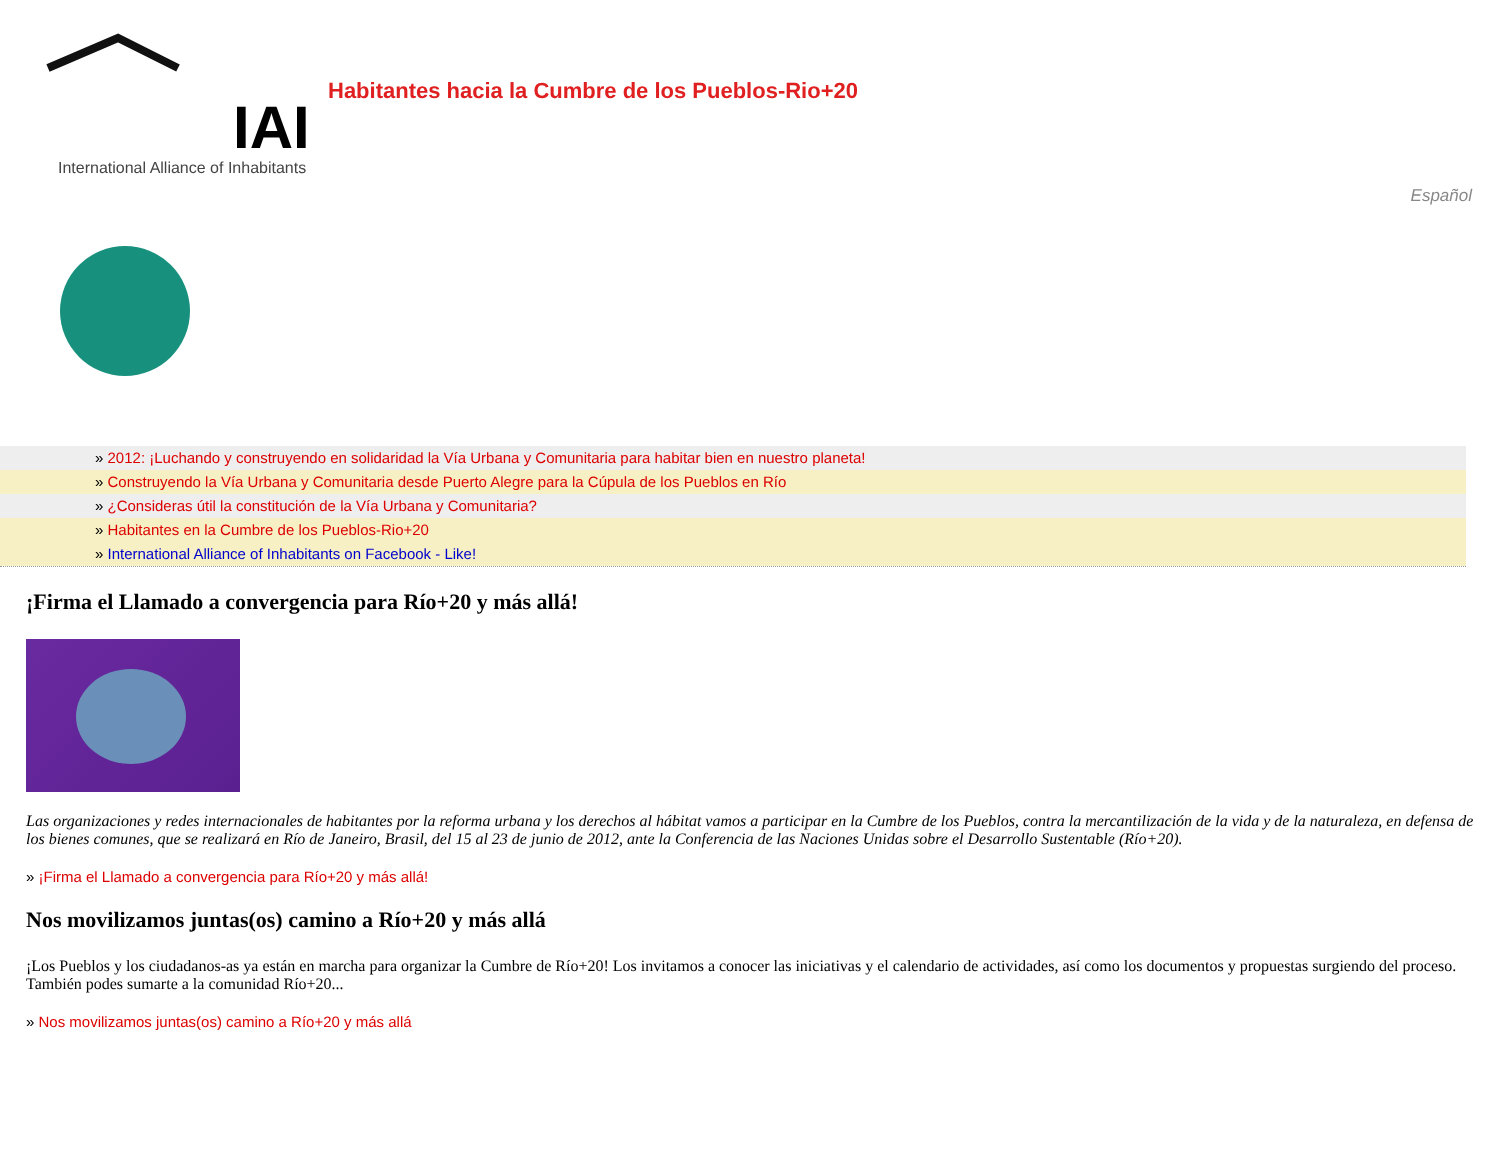IAI
International Alliance of Inhabitants
Habitantes hacia la Cumbre de los Pueblos-Rio+20
Español
» 2012: ¡Luchando y construyendo en solidaridad la Vía Urbana y Comunitaria para habitar bien en nuestro planeta!
» Construyendo la Vía Urbana y Comunitaria desde Puerto Alegre para la Cúpula de los Pueblos en Río
» ¿Consideras útil la constitución de la Vía Urbana y Comunitaria?
» Habitantes en la Cumbre de los Pueblos-Rio+20
» International Alliance of Inhabitants on Facebook - Like!
¡Firma el Llamado a convergencia para Río+20 y más allá!
Las organizaciones y redes internacionales de habitantes por la reforma urbana y los derechos al hábitat vamos a participar en la Cumbre de los Pueblos, contra la mercantilización de la vida y de la naturaleza, en defensa de los bienes comunes, que se realizará en Río de Janeiro, Brasil, del 15 al 23 de junio de 2012, ante la Conferencia de las Naciones Unidas sobre el Desarrollo Sustentable (Río+20).
» ¡Firma el Llamado a convergencia para Río+20 y más allá!
Nos movilizamos juntas(os) camino a Río+20 y más allá
¡Los Pueblos y los ciudadanos-as ya están en marcha para organizar la Cumbre de Río+20! Los invitamos a conocer las iniciativas y el calendario de actividades, así como los documentos y propuestas surgiendo del proceso. También podes sumarte a la comunidad Río+20...
» Nos movilizamos juntas(os) camino a Río+20 y más allá